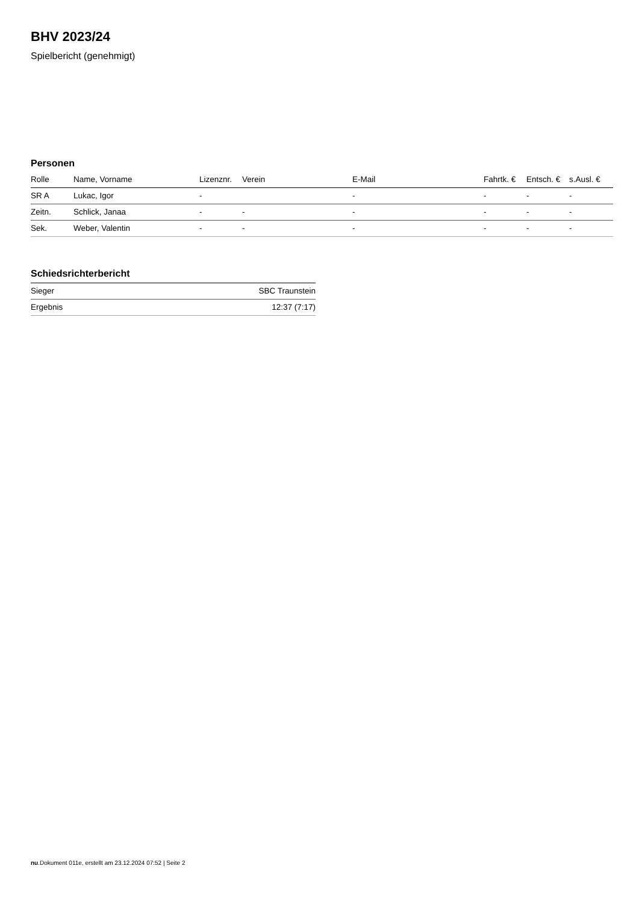BHV 2023/24
Spielbericht (genehmigt)
Personen
| Rolle | Name, Vorname | Lizenznr. | Verein | E-Mail | Fahrtk. € | Entsch. € | s.Ausl. € |
| --- | --- | --- | --- | --- | --- | --- | --- |
| SR A | Lukac, Igor | - | | - | - | - | - |
| Zeitn. | Schlick, Janaa | - | - | - | - | - | - |
| Sek. | Weber, Valentin | - | - | - | - | - | - |
Schiedsrichterbericht
| Sieger | SBC Traunstein |
| Ergebnis | 12:37 (7:17) |
nu.Dokument 011e, erstellt am 23.12.2024 07:52 | Seite 2